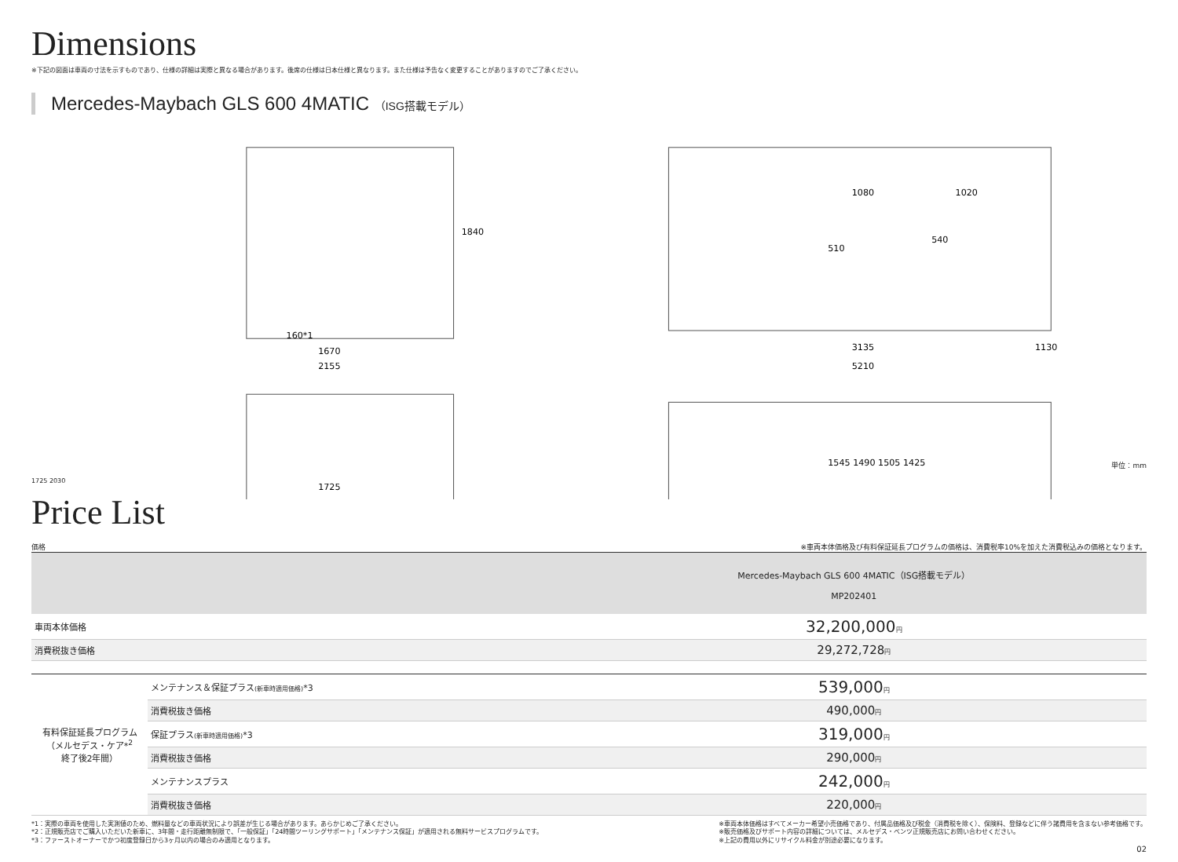Dimensions
※下記の図面は車両の寸法を示すものであり、仕様の詳細は実際と異なる場合があります。後席の仕様は日本仕様と異なります。また仕様は予告なく変更することがありますのでご了承ください。
Mercedes-Maybach GLS 600 4MATIC （ISG搭載モデル）
1840
160*1
1670
2155
1725
1080
1020
510
540
3135
1130
5210
1545 1490 1505 1425
単位：mm
1725 2030
Price List
価格 ※車両本体価格及び有料保証延長プログラムの価格は、消費税率10%を加えた消費税込みの価格となります。
| | | Mercedes-Maybach GLS 600 4MATIC（ISG搭載モデル） MP202401 |
| --- | --- | --- |
| 車両本体価格 | | 32,200,000 円 |
| 消費税抜き価格 | | 29,272,728 円 |
| 有料保証延長プログラム （メルセデス・ケア*<sup>2</sup> 終了後2年間） | メンテナンス＆保証プラス (新車時適用価格) *3 | 539,000 円 |
| | 消費税抜き価格 | 490,000 円 |
| | 保証プラス (新車時適用価格) *3 | 319,000 円 |
| | 消費税抜き価格 | 290,000 円 |
| | メンテナンスプラス | 242,000 円 |
| | 消費税抜き価格 | 220,000 円 |
*1：実際の車両を使用した実測値のため、燃料量などの車両状況により誤差が生じる場合があります。あらかじめご了承ください。
*2：正規販売店でご購入いただいた新車に、3年間・走行距離無制限で、「一般保証」「24時間ツーリングサポート」「メンテナンス保証」が適用される無料サービスプログラムです。
*3：ファーストオーナーでかつ初度登録日から3ヶ月以内の場合のみ適用となります。
※車両本体価格はすべてメーカー希望小売価格であり、付属品価格及び税金（消費税を除く）、保険料、登録などに伴う諸費用を含まない参考価格です。
※販売価格及びサポート内容の詳細については、メルセデス・ベンツ正規販売店にお問い合わせください。
※上記の費用以外にリサイクル料金が別途必要になります。
02